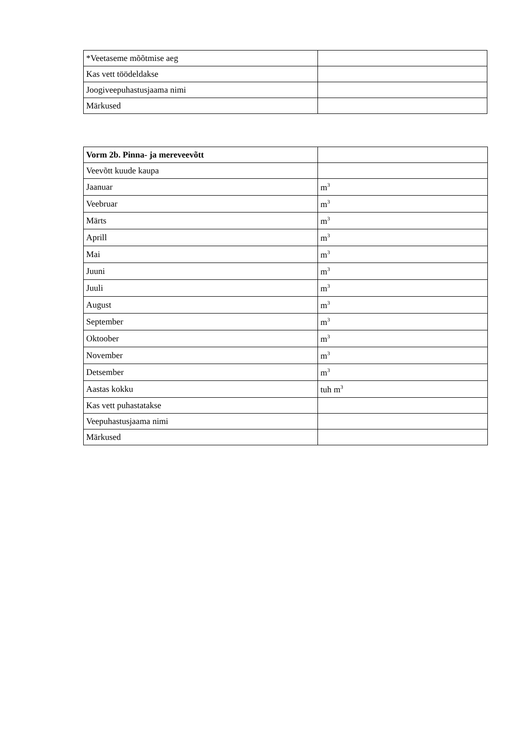| *Veetaseme mõõtmise aeg | |
| Kas vett töödeldakse | |
| Joogiveepuhastusjaama nimi | |
| Märkused | |
| Vorm 2b. Pinna- ja mereveevõtt | |
| Veevõtt kuude kaupa | |
| Jaanuar | m<sup>3</sup> |
| Veebruar | m<sup>3</sup> |
| Märts | m<sup>3</sup> |
| Aprill | m<sup>3</sup> |
| Mai | m<sup>3</sup> |
| Juuni | m<sup>3</sup> |
| Juuli | m<sup>3</sup> |
| August | m<sup>3</sup> |
| September | m<sup>3</sup> |
| Oktoober | m<sup>3</sup> |
| November | m<sup>3</sup> |
| Detsember | m<sup>3</sup> |
| Aastas kokku | tuh m<sup>3</sup> |
| Kas vett puhastatakse | |
| Veepuhastusjaama nimi | |
| Märkused | |